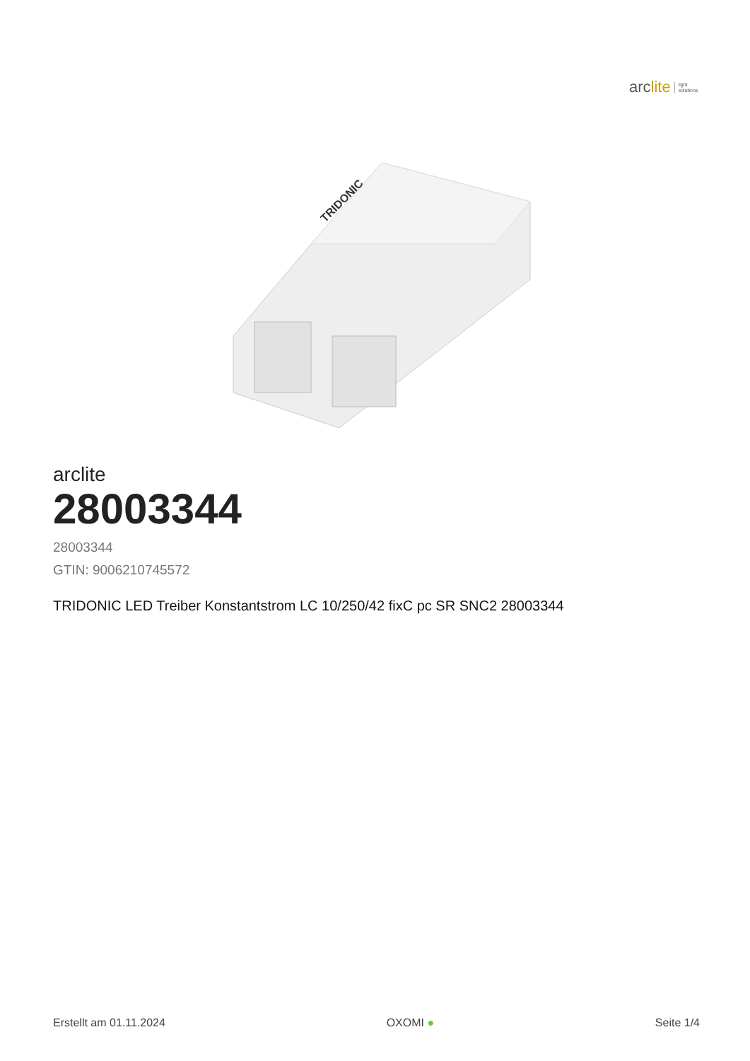arclite light
solutions
TRIDONIC
arclite
28003344
28003344
GTIN: 9006210745572
TRIDONIC LED Treiber Konstantstrom LC 10/250/42 fixC pc SR SNC2 28003344
Erstellt am 01.11.2024 OXOMI ● Seite 1/4